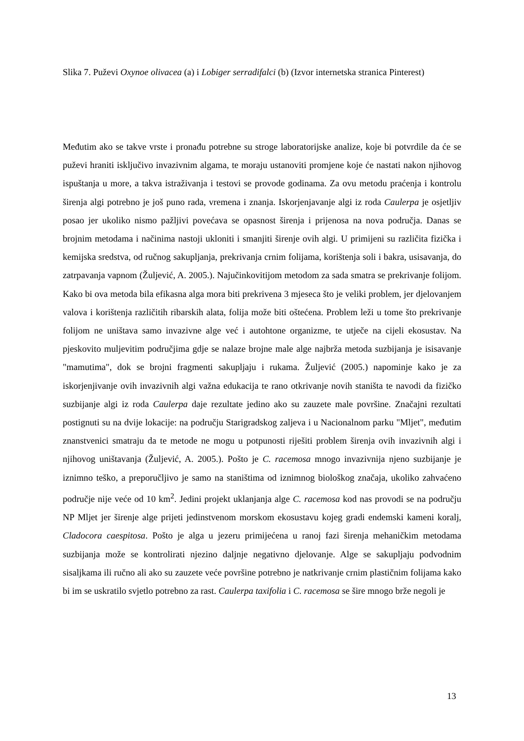Slika 7. Puževi Oxynoe olivacea (a) i Lobiger serradifalci (b) (Izvor internetska stranica Pinterest)
Međutim ako se takve vrste i pronađu potrebne su stroge laboratorijske analize, koje bi potvrdile da će se puževi hraniti isključivo invazivnim algama, te moraju ustanoviti promjene koje će nastati nakon njihovog ispuštanja u more, a takva istraživanja i testovi se provode godinama. Za ovu metodu praćenja i kontrolu širenja algi potrebno je još puno rada, vremena i znanja. Iskorjenjavanje algi iz roda Caulerpa je osjetljiv posao jer ukoliko nismo pažljivi povećava se opasnost širenja i prijenosa na nova područja. Danas se brojnim metodama i načinima nastoji ukloniti i smanjiti širenje ovih algi. U primijeni su različita fizička i kemijska sredstva, od ručnog sakupljanja, prekrivanja crnim folijama, korištenja soli i bakra, usisavanja, do zatrpavanja vapnom (Žuljević, A. 2005.). Najučinkovitijom metodom za sada smatra se prekrivanje folijom. Kako bi ova metoda bila efikasna alga mora biti prekrivena 3 mjeseca što je veliki problem, jer djelovanjem valova i korištenja različitih ribarskih alata, folija može biti oštećena. Problem leži u tome što prekrivanje folijom ne uništava samo invazivne alge već i autohtone organizme, te utječe na cijeli ekosustav. Na pjeskovito muljevitim područjima gdje se nalaze brojne male alge najbrža metoda suzbijanja je isisavanje "mamutima", dok se brojni fragmenti sakupljaju i rukama. Žuljević (2005.) napominje kako je za iskorjenjivanje ovih invazivnih algi važna edukacija te rano otkrivanje novih staništa te navodi da fizičko suzbijanje algi iz roda Caulerpa daje rezultate jedino ako su zauzete male površine. Značajni rezultati postignuti su na dvije lokacije: na području Starigradskog zaljeva i u Nacionalnom parku "Mljet", međutim znanstvenici smatraju da te metode ne mogu u potpunosti riješiti problem širenja ovih invazivnih algi i njihovog uništavanja (Žuljević, A. 2005.). Pošto je C. racemosa mnogo invazivnija njeno suzbijanje je iznimno teško, a preporučljivo je samo na staništima od iznimnog biološkog značaja, ukoliko zahvaćeno područje nije veće od 10 km<sup>2</sup>. Jedini projekt uklanjanja alge C. racemosa kod nas provodi se na području NP Mljet jer širenje alge prijeti jedinstvenom morskom ekosustavu kojeg gradi endemski kameni koralj, Cladocora caespitosa. Pošto je alga u jezeru primijećena u ranoj fazi širenja mehaničkim metodama suzbijanja može se kontrolirati njezino daljnje negativno djelovanje. Alge se sakupljaju podvodnim sisaljkama ili ručno ali ako su zauzete veće površine potrebno je natkrivanje crnim plastičnim folijama kako bi im se uskratilo svjetlo potrebno za rast. Caulerpa taxifolia i C. racemosa se šire mnogo brže negoli je
13